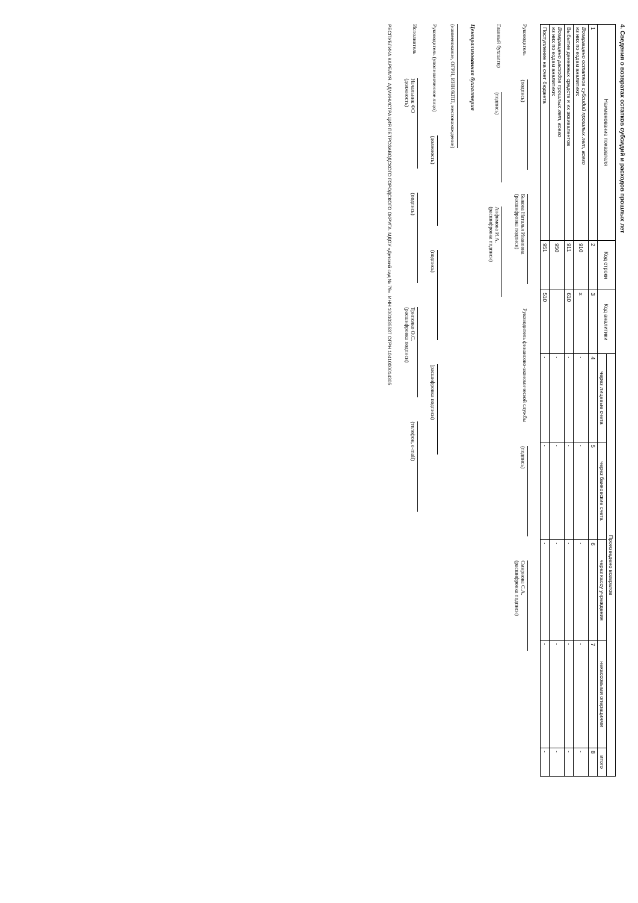4. Сведения о возвратах остатков субсидий и расходов прошлых лет
| Наименование показателя | Код строки | Код аналитики | Произведено возвратов | | | | |
| --- | --- | --- | --- | --- | --- | --- | --- |
| | | | через лицевые счета | через банковские счета | через кассу учреждения | некассовыми операциями | итого |
| 1 | 2 | 3 | 4 | 5 | 6 | 7 | 8 |
| Возвращено остатков субсидий прошлых лет, всего из них по кодам аналитики: | 910 | x | - | - | - | - | - |
| Выбытие денежных средств и их эквивалентов | 911 | 610 | - | - | - | - | - |
| Возвращено расходов прошлых лет, всего из них по кодам аналитики: | 950 | | - | - | - | - | - |
| Поступление на счет бюджета | 951 | 510 | - | - | - | - | - |
Руководитель
(подпись)
Быкова Наталья Ивановна
(расшифровка подписи)
Руководитель финансово-экономической службы
(подпись)
Смирнова С.А.
(расшифровка подписи)
Главный бухгалтер
(подпись)
Анфимова И.А.
(расшифровка подписи)
Централизованная бухгалтерия
(наименование, ОГРН, ИНН/КПП, местонахождение)
Руководитель (уполномоченное лицо)
(должность)
(подпись)
(расшифровка подписи)
Исполнитель
Начальник ФО
(должность)
(подпись)
Триполко О.С.
(расшифровка подписи)
(телефон, e-mail)
РЕСПУБЛИКА КАРЕЛИЯ. АДМИНИСТРАЦИЯ ПЕТРОЗАВОДСКОГО ГОРОДСКОГО ОКРУГА. МДОУ «Детский сад № 79». ИНН 1001035537 ОГРН 1041000014305